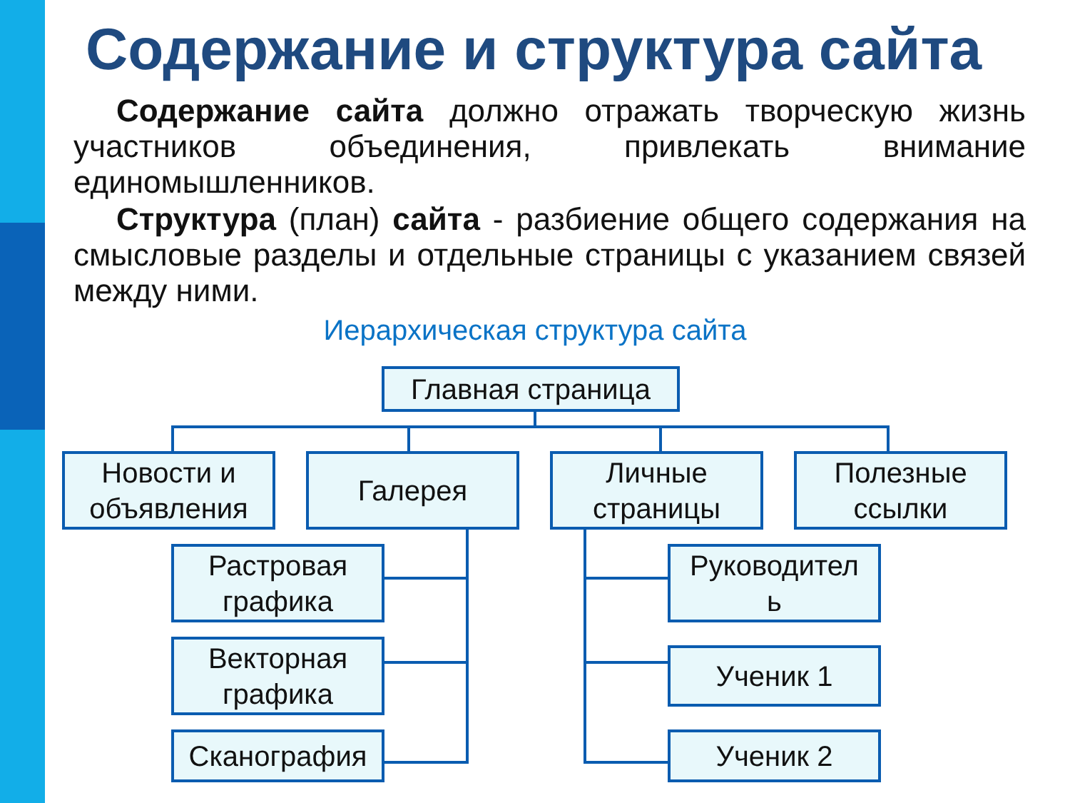Содержание и структура сайта
Содержание сайта должно отражать творческую жизнь участников объединения, привлекать внимание единомышленников.
Структура (план) сайта - разбиение общего содержания на смысловые разделы и отдельные страницы с указанием связей между ними.
Иерархическая структура сайта
Главная страница
Новости и
объявления
Галерея
Личные
страницы
Полезные
ссылки
Растровая
графика
Векторная
графика
Сканография
Руководител
ь
Ученик 1
Ученик 2